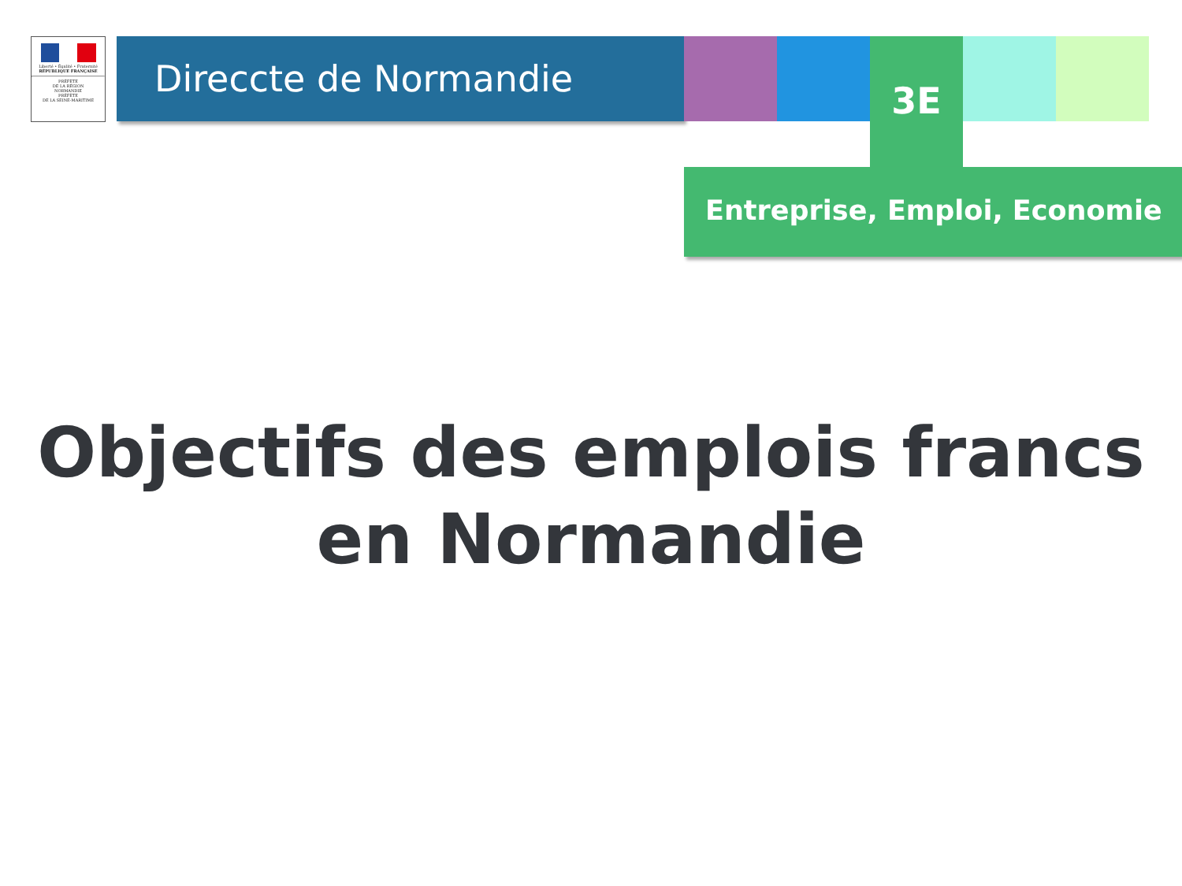Liberté • Égalité • Fraternité
RÉPUBLIQUE FRANÇAISE
PRÉFÈTE
DE LA RÉGION
NORMANDIE
PRÉFÈTE
DE LA SEINE-MARITIME
Direccte de Normandie 3E
Entreprise, Emploi, Economie
Objectifs des emplois francs
en Normandie